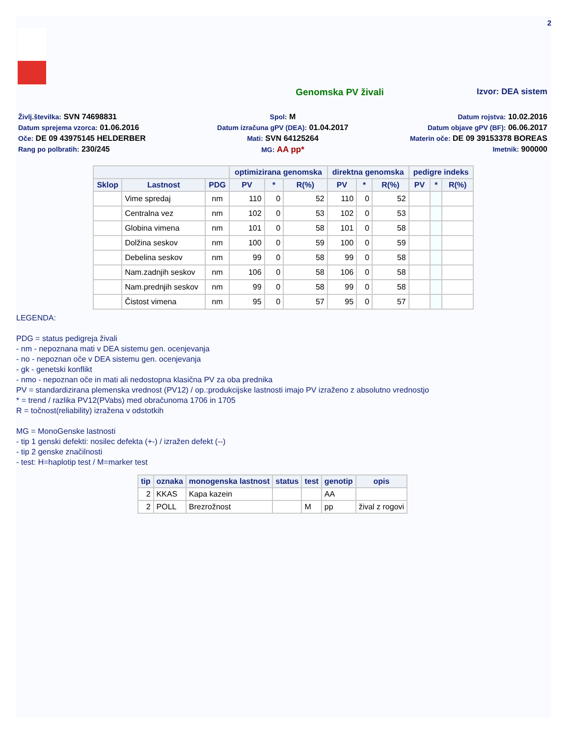2
Genomska PV živali Izvor: DEA sistem
Življ.številka: SVN 74698831
Spol: M
Datum rojstva: 10.02.2016
Datum sprejema vzorca: 01.06.2016
Datum izračuna gPV (DEA): 01.04.2017
Datum objave gPV (BF): 06.06.2017
Oče: DE 09 43975145 HELDERBER
Mati: SVN 64125264
Materin oče: DE 09 39153378 BOREAS
Rang po polbratih: 230/245
MG: AA pp*
Imetnik: 900000
| | | | optimizirana genomska | | | direktna genomska | | | pedigre indeks | | |
| --- | --- | --- | --- | --- | --- | --- | --- | --- | --- | --- | --- |
| Sklop | Lastnost | PDG | PV | * | R(%) | PV | * | R(%) | PV | * | R(%) |
| | Vime spredaj | nm | 110 | 0 | 52 | 110 | 0 | 52 | | | |
| | Centralna vez | nm | 102 | 0 | 53 | 102 | 0 | 53 | | | |
| | Globina vimena | nm | 101 | 0 | 58 | 101 | 0 | 58 | | | |
| | Dolžina seskov | nm | 100 | 0 | 59 | 100 | 0 | 59 | | | |
| | Debelina seskov | nm | 99 | 0 | 58 | 99 | 0 | 58 | | | |
| | Nam.zadnjih seskov | nm | 106 | 0 | 58 | 106 | 0 | 58 | | | |
| | Nam.prednjih seskov | nm | 99 | 0 | 58 | 99 | 0 | 58 | | | |
| | Čistost vimena | nm | 95 | 0 | 57 | 95 | 0 | 57 | | | |
LEGENDA:
PDG = status pedigreja živali
- nm - nepoznana mati v DEA sistemu gen. ocenjevanja
- no - nepoznan oče v DEA sistemu gen. ocenjevanja
- gk - genetski konflikt
- nmo - nepoznan oče in mati ali nedostopna klasična PV za oba prednika
PV = standardizirana plemenska vrednost (PV12) / op.:produkcijske lastnosti imajo PV izraženo z absolutno vrednostjo
* = trend / razlika PV12(PVabs) med obračunoma 1706 in 1705
R = točnost(reliability) izražena v odstotkih
MG = MonoGenske lastnosti
- tip 1 genski defekti: nosilec defekta (+-) / izražen defekt (--)
- tip 2 genske značilnosti
- test: H=haplotip test / M=marker test
| tip | oznaka | monogenska lastnost | status | test | genotip | opis |
| --- | --- | --- | --- | --- | --- | --- |
| 2 | KKAS | Kapa kazein | | | AA | |
| 2 | POLL | Brezrožnost | | M | pp | žival z rogovi |